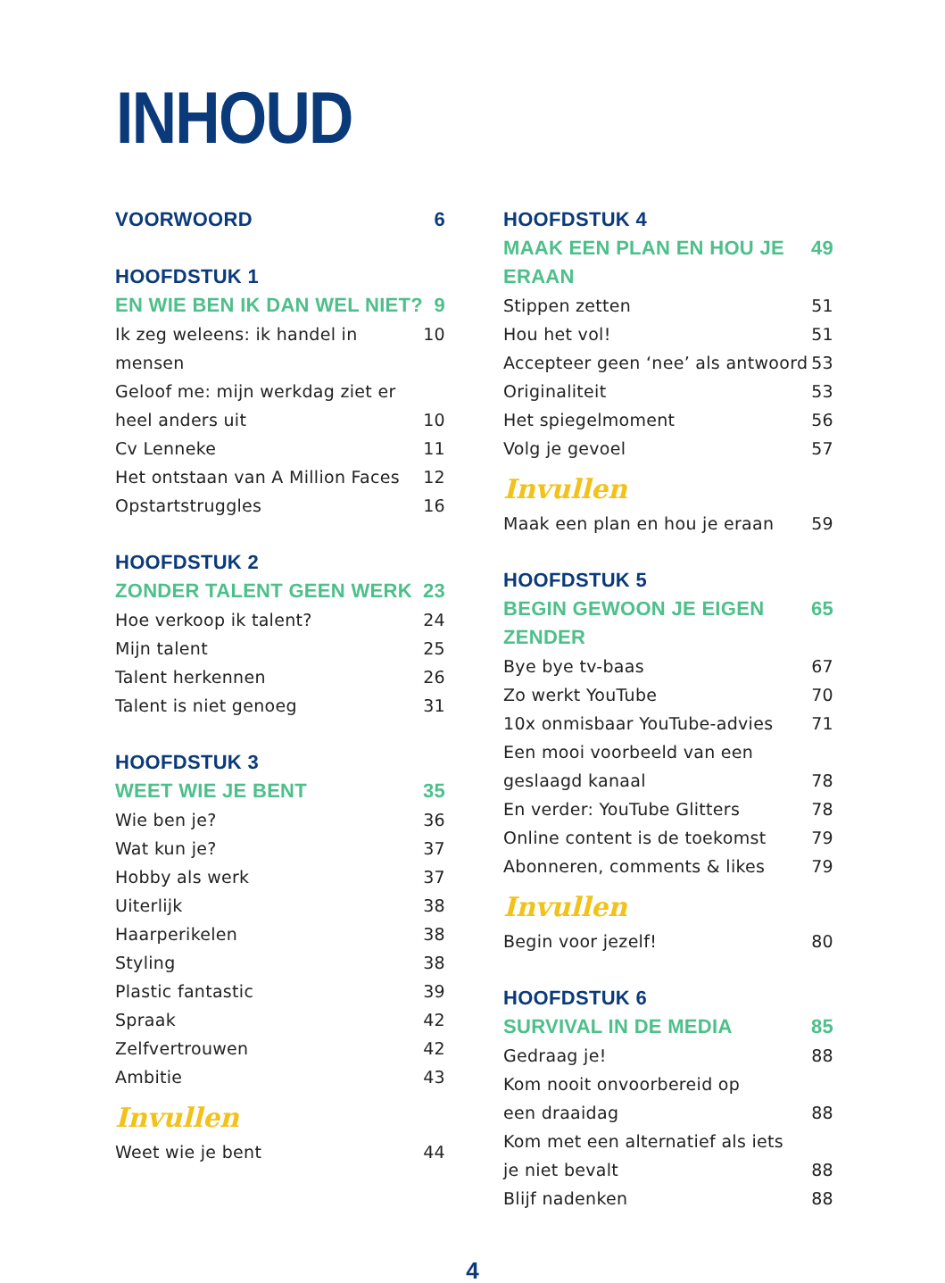INHOUD
VOORWOORD 6
HOOFDSTUK 1
EN WIE BEN IK DAN WEL NIET? 9
Ik zeg weleens: ik handel in mensen 10
Geloof me: mijn werkdag ziet er
heel anders uit 10
Cv Lenneke 11
Het ontstaan van A Million Faces 12
Opstartstruggles 16
HOOFDSTUK 2
ZONDER TALENT GEEN WERK 23
Hoe verkoop ik talent? 24
Mijn talent 25
Talent herkennen 26
Talent is niet genoeg 31
HOOFDSTUK 3
WEET WIE JE BENT 35
Wie ben je? 36
Wat kun je? 37
Hobby als werk 37
Uiterlijk 38
Haarperikelen 38
Styling 38
Plastic fantastic 39
Spraak 42
Zelfvertrouwen 42
Ambitie 43
Invullen
Weet wie je bent 44
HOOFDSTUK 4
MAAK EEN PLAN EN HOU JE ERAAN 49
Stippen zetten 51
Hou het vol! 51
Accepteer geen ‘nee’ als antwoord 53
Originaliteit 53
Het spiegelmoment 56
Volg je gevoel 57
Invullen
Maak een plan en hou je eraan 59
HOOFDSTUK 5
BEGIN GEWOON JE EIGEN ZENDER 65
Bye bye tv-baas 67
Zo werkt YouTube 70
10x onmisbaar YouTube-advies 71
Een mooi voorbeeld van een
geslaagd kanaal 78
En verder: YouTube Glitters 78
Online content is de toekomst 79
Abonneren, comments & likes 79
Invullen
Begin voor jezelf! 80
HOOFDSTUK 6
SURVIVAL IN DE MEDIA 85
Gedraag je! 88
Kom nooit onvoorbereid op
een draaidag 88
Kom met een alternatief als iets
je niet bevalt 88
Blijf nadenken 88
4